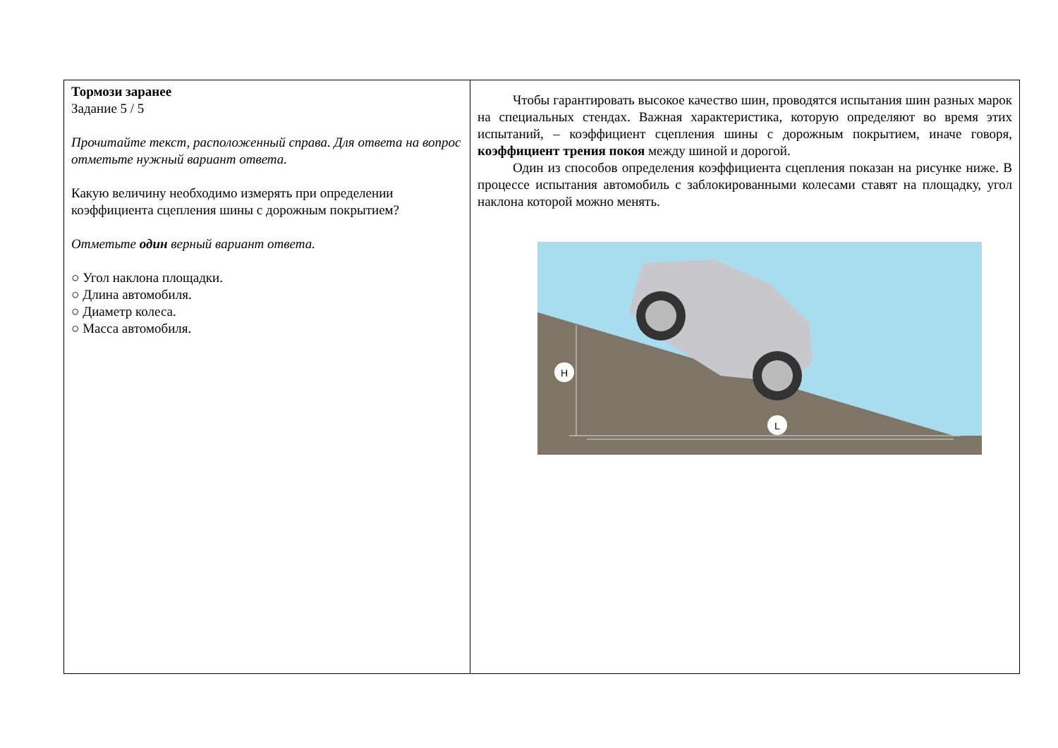| Тормози заранее Задание 5 / 5 Прочитайте текст, расположенный справа. Для ответа на вопрос отметьте нужный вариант ответа. Какую величину необходимо измерять при определении коэффициента сцепления шины с дорожным покрытием? Отметьте один верный вариант ответа. ○ Угол наклона площадки. ○ Длина автомобиля. ○ Диаметр колеса. ○ Масса автомобиля. | Чтобы гарантировать высокое качество шин, проводятся испытания шин разных марок на специальных стендах. Важная характеристика, которую определяют во время этих испытаний, – коэффициент сцепления шины с дорожным покрытием, иначе говоря, коэффициент трения покоя между шиной и дорогой. Один из способов определения коэффициента сцепления показан на рисунке ниже. В процессе испытания автомобиль с заблокированными колесами ставят на площадку, угол наклона которой можно менять. H L |